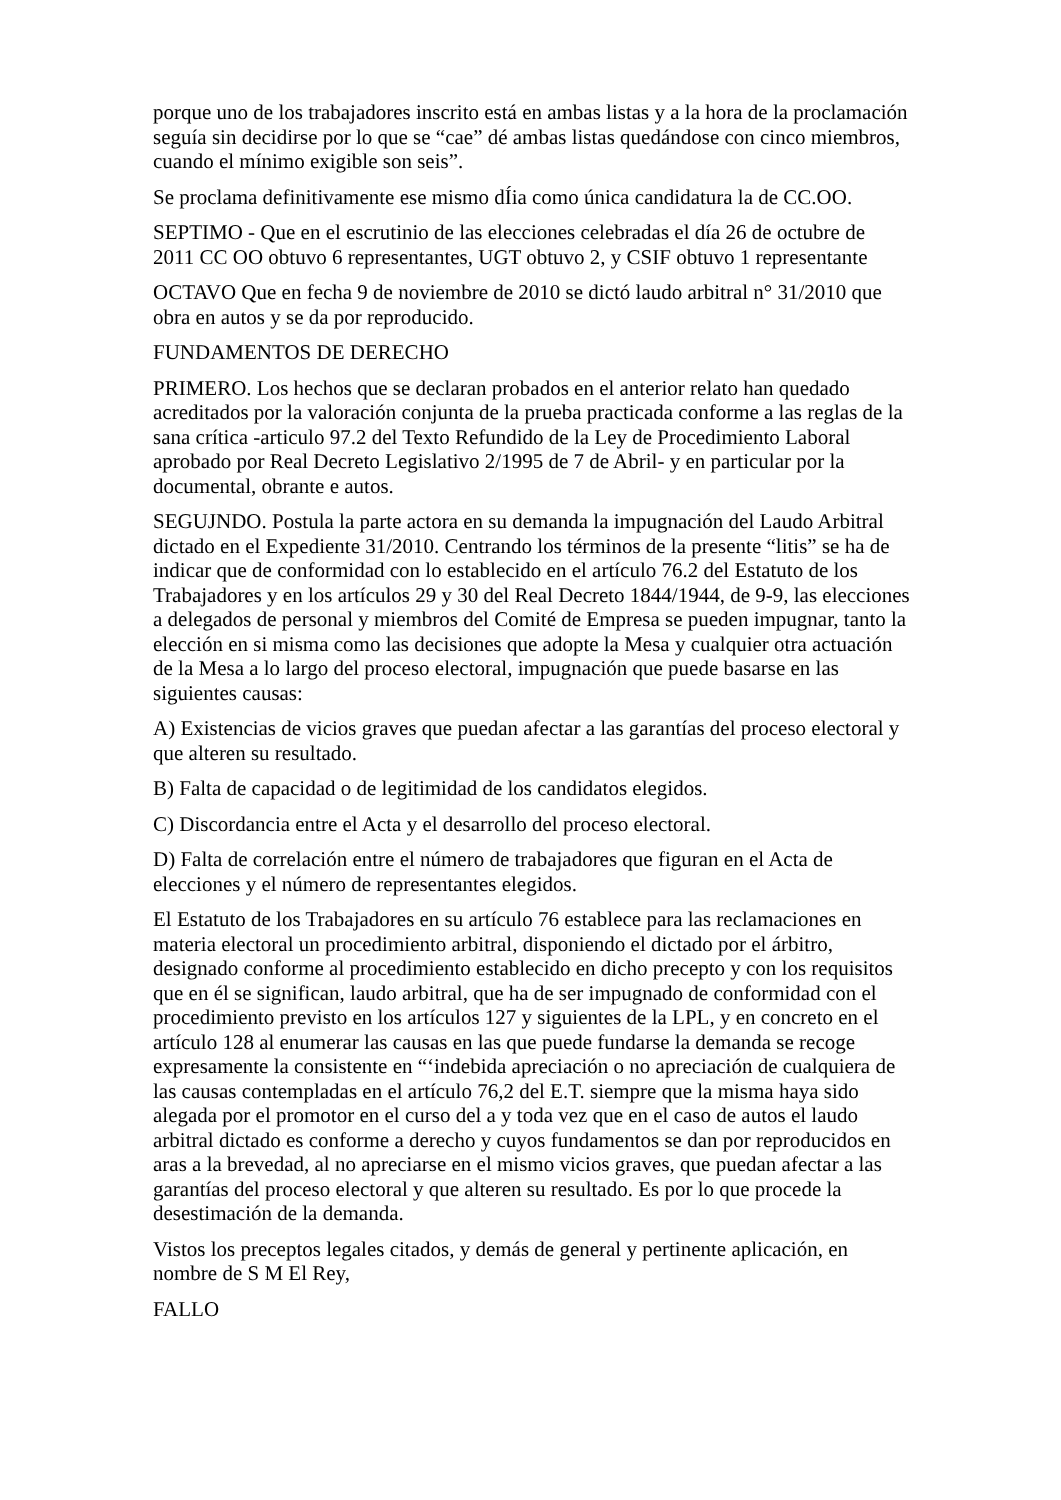porque uno de los trabajadores inscrito está en ambas listas y a la hora de la proclamación seguía sin decidirse por lo que se “cae” dé ambas listas quedándose con cinco miembros, cuando el mínimo exigible son seis”.
Se proclama definitivamente ese mismo dÍia como única candidatura la de CC.OO.
SEPTIMO - Que en el escrutinio de las elecciones celebradas el día 26 de octubre de 2011 CC OO obtuvo 6 representantes, UGT obtuvo 2, y CSIF obtuvo 1 representante
OCTAVO Que en fecha 9 de noviembre de 2010 se dictó laudo arbitral n° 31/2010 que obra en autos y se da por reproducido.
FUNDAMENTOS DE DERECHO
PRIMERO. Los hechos que se declaran probados en el anterior relato han quedado acreditados por la valoración conjunta de la prueba practicada conforme a las reglas de la sana crítica -articulo 97.2 del Texto Refundido de la Ley de Procedimiento Laboral aprobado por Real Decreto Legislativo 2/1995 de 7 de Abril- y en particular por la documental, obrante e autos.
SEGUJNDO. Postula la parte actora en su demanda la impugnación del Laudo Arbitral dictado en el Expediente 31/2010. Centrando los términos de la presente “litis” se ha de indicar que de conformidad con lo establecido en el artículo 76.2 del Estatuto de los Trabajadores y en los artículos 29 y 30 del Real Decreto 1844/1944, de 9-9, las elecciones a delegados de personal y miembros del Comité de Empresa se pueden impugnar, tanto la elección en si misma como las decisiones que adopte la Mesa y cualquier otra actuación de la Mesa a lo largo del proceso electoral, impugnación que puede basarse en las siguientes causas:
A) Existencias de vicios graves que puedan afectar a las garantías del proceso electoral y que alteren su resultado.
B) Falta de capacidad o de legitimidad de los candidatos elegidos.
C) Discordancia entre el Acta y el desarrollo del proceso electoral.
D) Falta de correlación entre el número de trabajadores que figuran en el Acta de elecciones y el número de representantes elegidos.
El Estatuto de los Trabajadores en su artículo 76 establece para las reclamaciones en materia electoral un procedimiento arbitral, disponiendo el dictado por el árbitro, designado conforme al procedimiento establecido en dicho precepto y con los requisitos que en él se significan, laudo arbitral, que ha de ser impugnado de conformidad con el procedimiento previsto en los artículos 127 y siguientes de la LPL, y en concreto en el artículo 128 al enumerar las causas en las que puede fundarse la demanda se recoge expresamente la consistente en “‘indebida apreciación o no apreciación de cualquiera de las causas contempladas en el artículo 76,2 del E.T. siempre que la misma haya sido alegada por el promotor en el curso del a y toda vez que en el caso de autos el laudo arbitral dictado es conforme a derecho y cuyos fundamentos se dan por reproducidos en aras a la brevedad, al no apreciarse en el mismo vicios graves, que puedan afectar a las garantías del proceso electoral y que alteren su resultado. Es por lo que procede la desestimación de la demanda.
Vistos los preceptos legales citados, y demás de general y pertinente aplicación, en nombre de S M El Rey,
FALLO